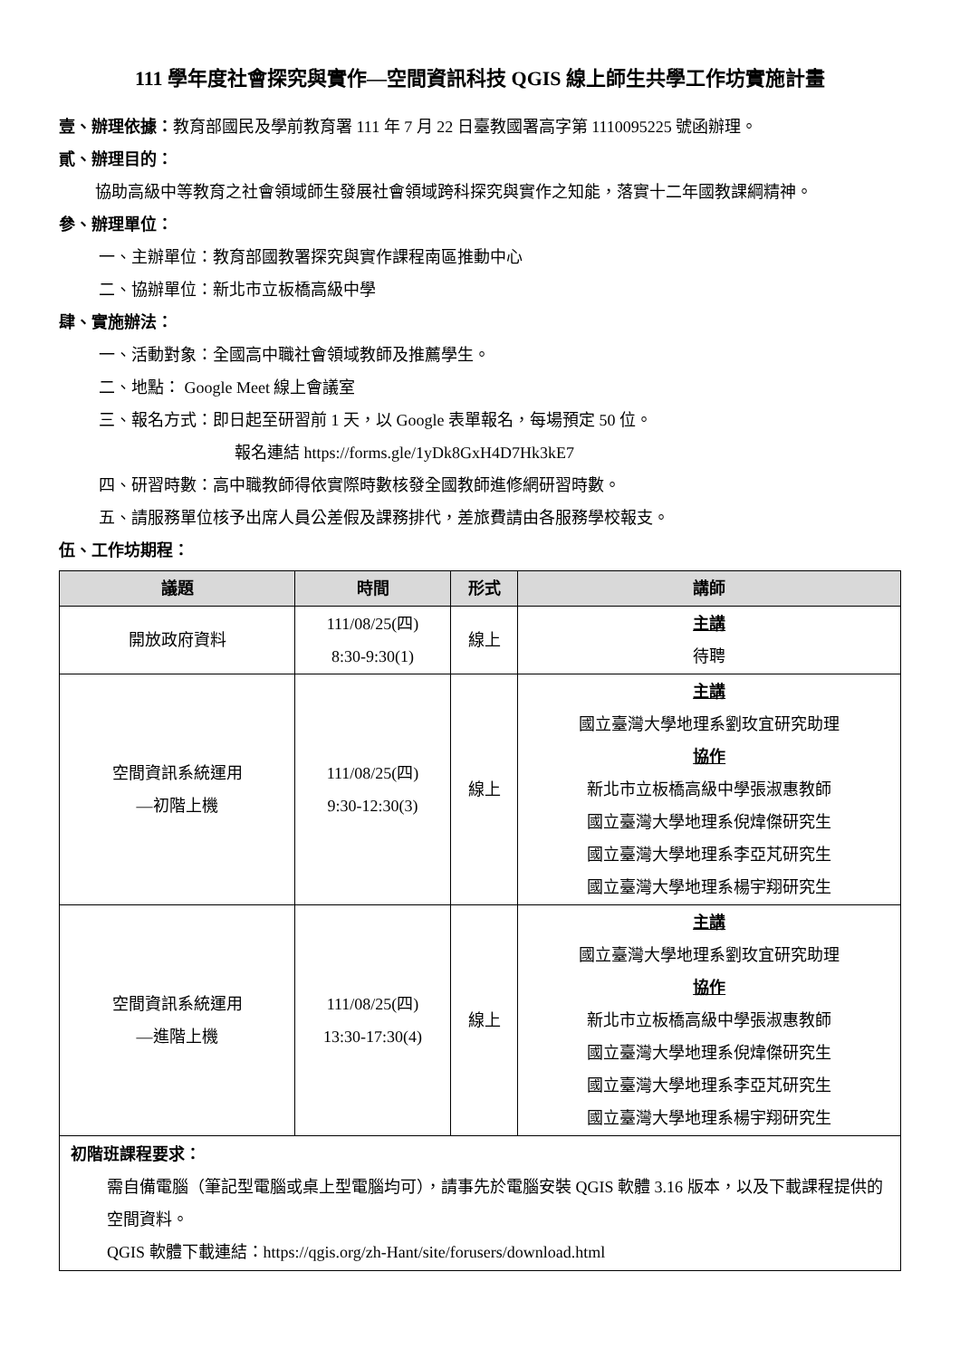111 學年度社會探究與實作—空間資訊科技 QGIS 線上師生共學工作坊實施計畫
壹、辦理依據：教育部國民及學前教育署 111 年 7 月 22 日臺教國署高字第 1110095225 號函辦理。
貳、辦理目的：
協助高級中等教育之社會領域師生發展社會領域跨科探究與實作之知能，落實十二年國教課綱精神。
參、辦理單位：
一、主辦單位：教育部國教署探究與實作課程南區推動中心
二、協辦單位：新北市立板橋高級中學
肆、實施辦法：
一、活動對象：全國高中職社會領域教師及推薦學生。
二、地點： Google Meet 線上會議室
三、報名方式：即日起至研習前 1 天，以 Google 表單報名，每場預定 50 位。
報名連結 https://forms.gle/1yDk8GxH4D7Hk3kE7
四、研習時數：高中職教師得依實際時數核發全國教師進修網研習時數。
五、請服務單位核予出席人員公差假及課務排代，差旅費請由各服務學校報支。
伍、工作坊期程：
| 議題 | 時間 | 形式 | 講師 |
| --- | --- | --- | --- |
| 開放政府資料 | 111/08/25(四) 8:30-9:30(1) | 線上 | 主講 待聘 |
| 空間資訊系統運用 —初階上機 | 111/08/25(四) 9:30-12:30(3) | 線上 | 主講 國立臺灣大學地理系劉玫宜研究助理 協作 新北市立板橋高級中學張淑惠教師 國立臺灣大學地理系倪煒傑研究生 國立臺灣大學地理系李亞芃研究生 國立臺灣大學地理系楊宇翔研究生 |
| 空間資訊系統運用 —進階上機 | 111/08/25(四) 13:30-17:30(4) | 線上 | 主講 國立臺灣大學地理系劉玫宜研究助理 協作 新北市立板橋高級中學張淑惠教師 國立臺灣大學地理系倪煒傑研究生 國立臺灣大學地理系李亞芃研究生 國立臺灣大學地理系楊宇翔研究生 |
| 初階班課程要求： 需自備電腦（筆記型電腦或桌上型電腦均可），請事先於電腦安裝 QGIS 軟體 3.16 版本，以及下載課程提供的空間資料。 QGIS 軟體下載連結：https://qgis.org/zh-Hant/site/forusers/download.html | | | |